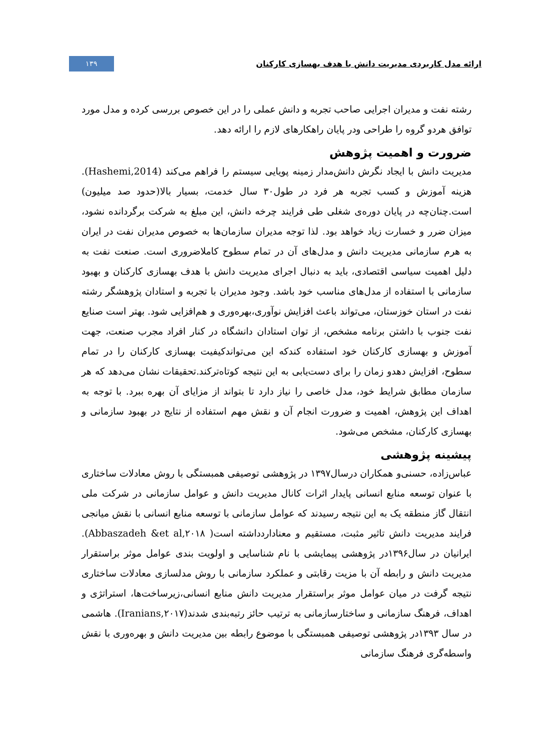ارائه مدل کاربردی مدیریت دانش با هدف بهسازی کارکنان ۱۳۹
رشته نفت و مدیران اجرایی صاحب تجربه و دانش عملی را در این خصوص بررسی کرده و مدل مورد توافق هردو گروه را طراحی ودر پایان راهکارهای لازم را ارائه دهد.
ضرورت و اهمیت پژوهش
مدیریت دانش با ایجاد نگرش دانش‌مدار زمینه پویایی سیستم را فراهم می‌کند (Hashemi,2014). هزینه آموزش و کسب تجربه هر فرد در طول۳۰ سال خدمت، بسیار بالا(حدود صد میلیون) است.چنان‌چه در پایان دوره‌ی شغلی طی فرایند چرخه دانش، این مبلغ به شرکت برگردانده نشود، میزان ضرر و خسارت زیاد خواهد بود. لذا توجه مدیران سازمان‌ها به خصوص مدیران نفت در ایران به هرم سازمانی مدیریت دانش و مدل‌های آن در تمام سطوح کاملاضروری است. صنعت نفت به دلیل اهمیت سیاسی اقتصادی، باید به دنبال اجرای مدیریت دانش با هدف بهسازی کارکنان و بهبود سازمانی با استفاده از مدل‌های مناسب خود باشد. وجود مدیران با تجربه و استادان پژوهشگر رشته نفت در استان خوزستان، می‌تواند باعث افزایش نوآوری،بهره‌وری و هم‌افزایی شود. بهتر است صنایع نفت جنوب با داشتن برنامه مشخص، از توان استادان دانشگاه در کنار افراد مجرب صنعت، جهت آموزش و بهسازی کارکنان خود استفاده کندکه این می‌تواندکیفیت بهسازی کارکنان را در تمام سطوح، افزایش دهدو زمان را برای دست‌یابی به این نتیجه کوتاه‌ترکند.تحقیقات نشان می‌دهد که هر سازمان مطابق شرایط خود، مدل خاصی را نیاز دارد تا بتواند از مزایای آن بهره ببرد. با توجه به اهداف این پژوهش، اهمیت و ضرورت انجام آن و نقش مهم استفاده از نتایج در بهبود سازمانی و بهسازی کارکنان، مشخص می‌شود.
پیشینه پژوهشی
عباس‌زاده، حسنی‌و همکاران درسال۱۳۹۷ در پژوهشی توصیفی همبستگی با روش معادلات ساختاری با عنوان توسعه منابع انسانی پایدار اثرات کانال مدیریت دانش و عوامل سازمانی در شرکت ملی انتقال گاز منطقه یک به این نتیجه رسیدند که عوامل سازمانی با توسعه منابع انسانی با نقش میانجی فرایند مدیریت دانش تاثیر مثبت، مستقیم و معناداردداشته است( Abbaszadeh &et al,۲۰۱۸). ایرانیان در سال۱۳۹۶در پژوهشی پیمایشی با نام شناسایی و اولویت بندی عوامل موثر براستقرار مدیریت دانش و رابطه آن با مزیت رقابتی و عملکرد سازمانی با روش مدلسازی معادلات ساختاری نتیجه گرفت در میان عوامل موثر براستقرار مدیریت دانش منابع انسانی،زیرساخت‌ها، استراتژی و اهداف، فرهنگ سازمانی و ساختارسازمانی به ترتیب حائز رتبه‌بندی شدند(Iranians,۲۰۱۷). هاشمی در سال ۱۳۹۳در پژوهشی توصیفی همبستگی با موضوع رابطه بین مدیریت دانش و بهره‌وری با نقش واسطه‌گری فرهنگ سازمانی